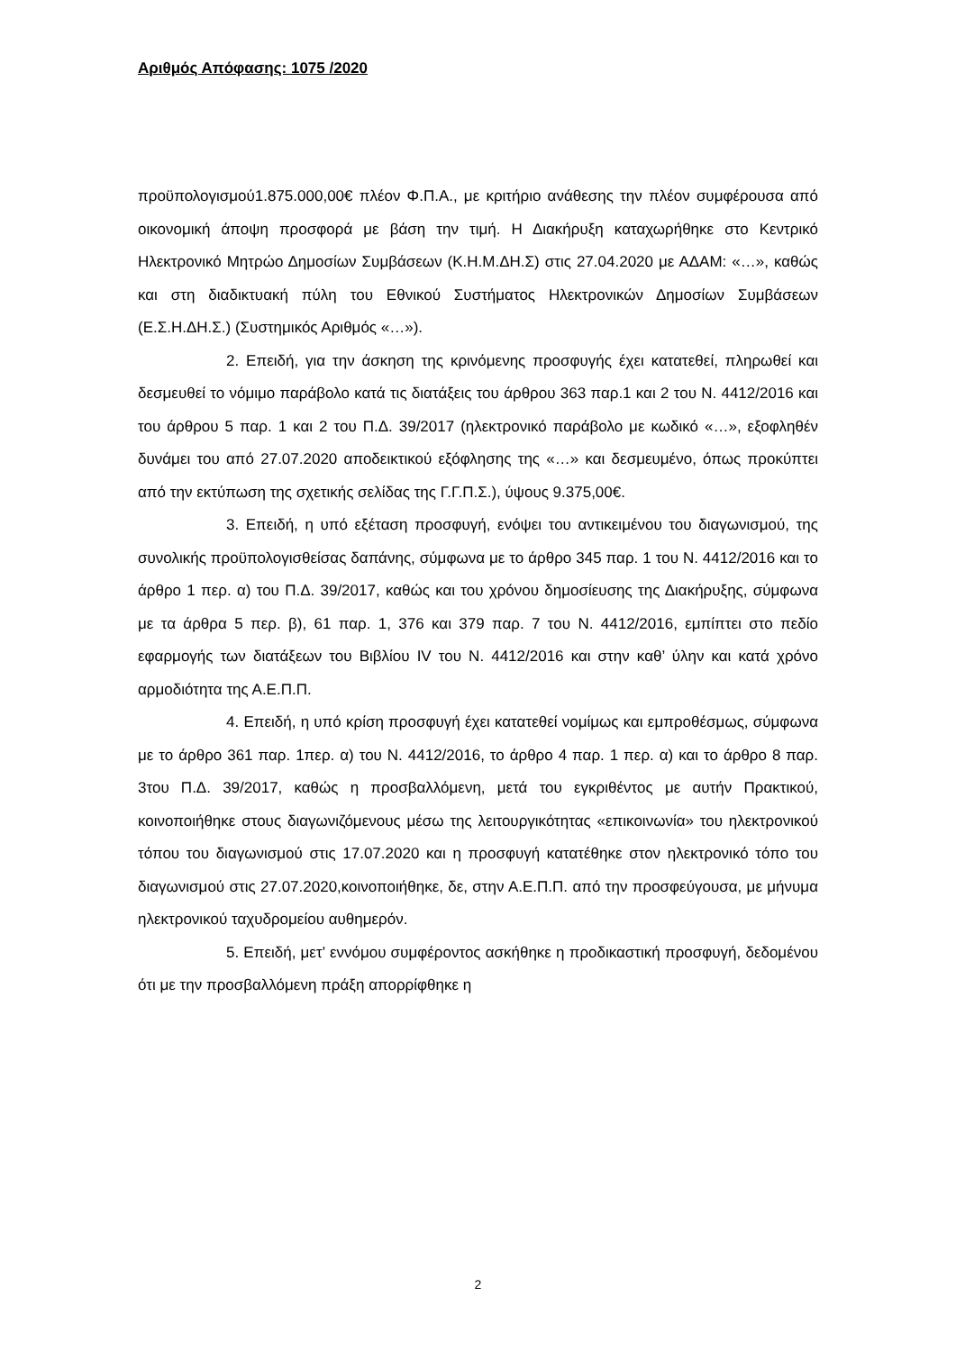Αριθμός Απόφασης: 1075 /2020
προϋπολογισμού1.875.000,00€ πλέον Φ.Π.Α., με κριτήριο ανάθεσης την πλέον συμφέρουσα από οικονομική άποψη προσφορά με βάση την τιμή. Η Διακήρυξη καταχωρήθηκε στο Κεντρικό Ηλεκτρονικό Μητρώο Δημοσίων Συμβάσεων (Κ.Η.Μ.ΔΗ.Σ) στις 27.04.2020 με ΑΔΑΜ: «…», καθώς και στη διαδικτυακή πύλη του Εθνικού Συστήματος Ηλεκτρονικών Δημοσίων Συμβάσεων (Ε.Σ.Η.ΔΗ.Σ.) (Συστημικός Αριθμός «…»).
2. Επειδή, για την άσκηση της κρινόμενης προσφυγής έχει κατατεθεί, πληρωθεί και δεσμευθεί το νόμιμο παράβολο κατά τις διατάξεις του άρθρου 363 παρ.1 και 2 του Ν. 4412/2016 και του άρθρου 5 παρ. 1 και 2 του Π.Δ. 39/2017 (ηλεκτρονικό παράβολο με κωδικό «…», εξοφληθέν δυνάμει του από 27.07.2020 αποδεικτικού εξόφλησης της «…» και δεσμευμένο, όπως προκύπτει από την εκτύπωση της σχετικής σελίδας της Γ.Γ.Π.Σ.), ύψους 9.375,00€.
3. Επειδή, η υπό εξέταση προσφυγή, ενόψει του αντικειμένου του διαγωνισμού, της συνολικής προϋπολογισθείσας δαπάνης, σύμφωνα με το άρθρο 345 παρ. 1 του Ν. 4412/2016 και το άρθρο 1 περ. α) του Π.Δ. 39/2017, καθώς και του χρόνου δημοσίευσης της Διακήρυξης, σύμφωνα με τα άρθρα 5 περ. β), 61 παρ. 1, 376 και 379 παρ. 7 του Ν. 4412/2016, εμπίπτει στο πεδίο εφαρμογής των διατάξεων του Βιβλίου IV του Ν. 4412/2016 και στην καθ’ ύλην και κατά χρόνο αρμοδιότητα της Α.Ε.Π.Π.
4. Επειδή, η υπό κρίση προσφυγή έχει κατατεθεί νομίμως και εμπροθέσμως, σύμφωνα με το άρθρο 361 παρ. 1περ. α) του Ν. 4412/2016, το άρθρο 4 παρ. 1 περ. α) και το άρθρο 8 παρ. 3του Π.Δ. 39/2017, καθώς η προσβαλλόμενη, μετά του εγκριθέντος με αυτήν Πρακτικού, κοινοποιήθηκε στους διαγωνιζόμενους μέσω της λειτουργικότητας «επικοινωνία» του ηλεκτρονικού τόπου του διαγωνισμού στις 17.07.2020 και η προσφυγή κατατέθηκε στον ηλεκτρονικό τόπο του διαγωνισμού στις 27.07.2020,κοινοποιήθηκε, δε, στην Α.Ε.Π.Π. από την προσφεύγουσα, με μήνυμα ηλεκτρονικού ταχυδρομείου αυθημερόν.
5. Επειδή, μετ’ εννόμου συμφέροντος ασκήθηκε η προδικαστική προσφυγή, δεδομένου ότι με την προσβαλλόμενη πράξη απορρίφθηκε η
2